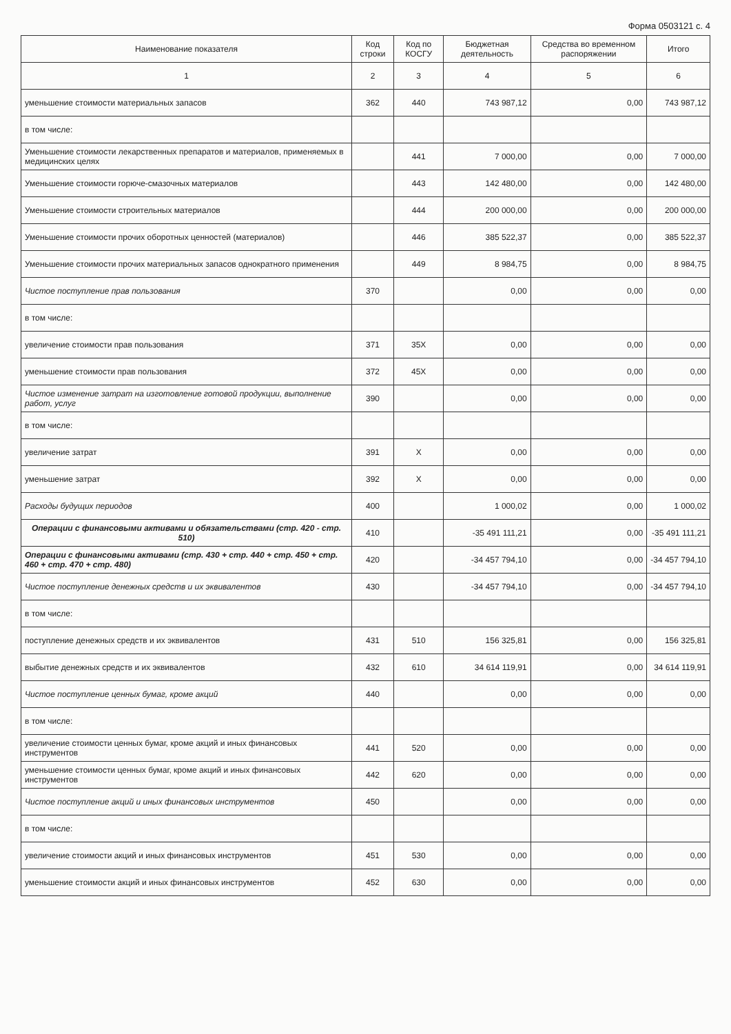Форма 0503121 с. 4
| Наименование показателя | Код строки | Код по КОСГУ | Бюджетная деятельность | Средства во временном распоряжении | Итого |
| --- | --- | --- | --- | --- | --- |
| 1 | 2 | 3 | 4 | 5 | 6 |
| уменьшение стоимости материальных запасов | 362 | 440 | 743 987,12 | 0,00 | 743 987,12 |
| в том числе: | | | | | |
| Уменьшение стоимости лекарственных препаратов и материалов, применяемых в медицинских целях | | 441 | 7 000,00 | 0,00 | 7 000,00 |
| Уменьшение стоимости горюче-смазочных материалов | | 443 | 142 480,00 | 0,00 | 142 480,00 |
| Уменьшение стоимости строительных материалов | | 444 | 200 000,00 | 0,00 | 200 000,00 |
| Уменьшение стоимости прочих оборотных ценностей (материалов) | | 446 | 385 522,37 | 0,00 | 385 522,37 |
| Уменьшение стоимости прочих материальных запасов однократного применения | | 449 | 8 984,75 | 0,00 | 8 984,75 |
| Чистое поступление прав пользования | 370 | | 0,00 | 0,00 | 0,00 |
| в том числе: | | | | | |
| увеличение стоимости прав пользования | 371 | 35X | 0,00 | 0,00 | 0,00 |
| уменьшение стоимости прав пользования | 372 | 45X | 0,00 | 0,00 | 0,00 |
| Чистое изменение затрат на изготовление готовой продукции, выполнение работ, услуг | 390 | | 0,00 | 0,00 | 0,00 |
| в том числе: | | | | | |
| увеличение затрат | 391 | X | 0,00 | 0,00 | 0,00 |
| уменьшение затрат | 392 | X | 0,00 | 0,00 | 0,00 |
| Расходы будущих периодов | 400 | | 1 000,02 | 0,00 | 1 000,02 |
| Операции с финансовыми активами и обязательствами (стр. 420 - стр. 510) | 410 | | -35 491 111,21 | 0,00 | -35 491 111,21 |
| Операции с финансовыми активами (стр. 430 + стр. 440 + стр. 450 + стр. 460 + стр. 470 + стр. 480) | 420 | | -34 457 794,10 | 0,00 | -34 457 794,10 |
| Чистое поступление денежных средств и их эквивалентов | 430 | | -34 457 794,10 | 0,00 | -34 457 794,10 |
| в том числе: | | | | | |
| поступление денежных средств и их эквивалентов | 431 | 510 | 156 325,81 | 0,00 | 156 325,81 |
| выбытие денежных средств и их эквивалентов | 432 | 610 | 34 614 119,91 | 0,00 | 34 614 119,91 |
| Чистое поступление ценных бумаг, кроме акций | 440 | | 0,00 | 0,00 | 0,00 |
| в том числе: | | | | | |
| увеличение стоимости ценных бумаг, кроме акций и иных финансовых инструментов | 441 | 520 | 0,00 | 0,00 | 0,00 |
| уменьшение стоимости ценных бумаг, кроме акций и иных финансовых инструментов | 442 | 620 | 0,00 | 0,00 | 0,00 |
| Чистое поступление акций и иных финансовых инструментов | 450 | | 0,00 | 0,00 | 0,00 |
| в том числе: | | | | | |
| увеличение стоимости акций и иных финансовых инструментов | 451 | 530 | 0,00 | 0,00 | 0,00 |
| уменьшение стоимости акций и иных финансовых инструментов | 452 | 630 | 0,00 | 0,00 | 0,00 |